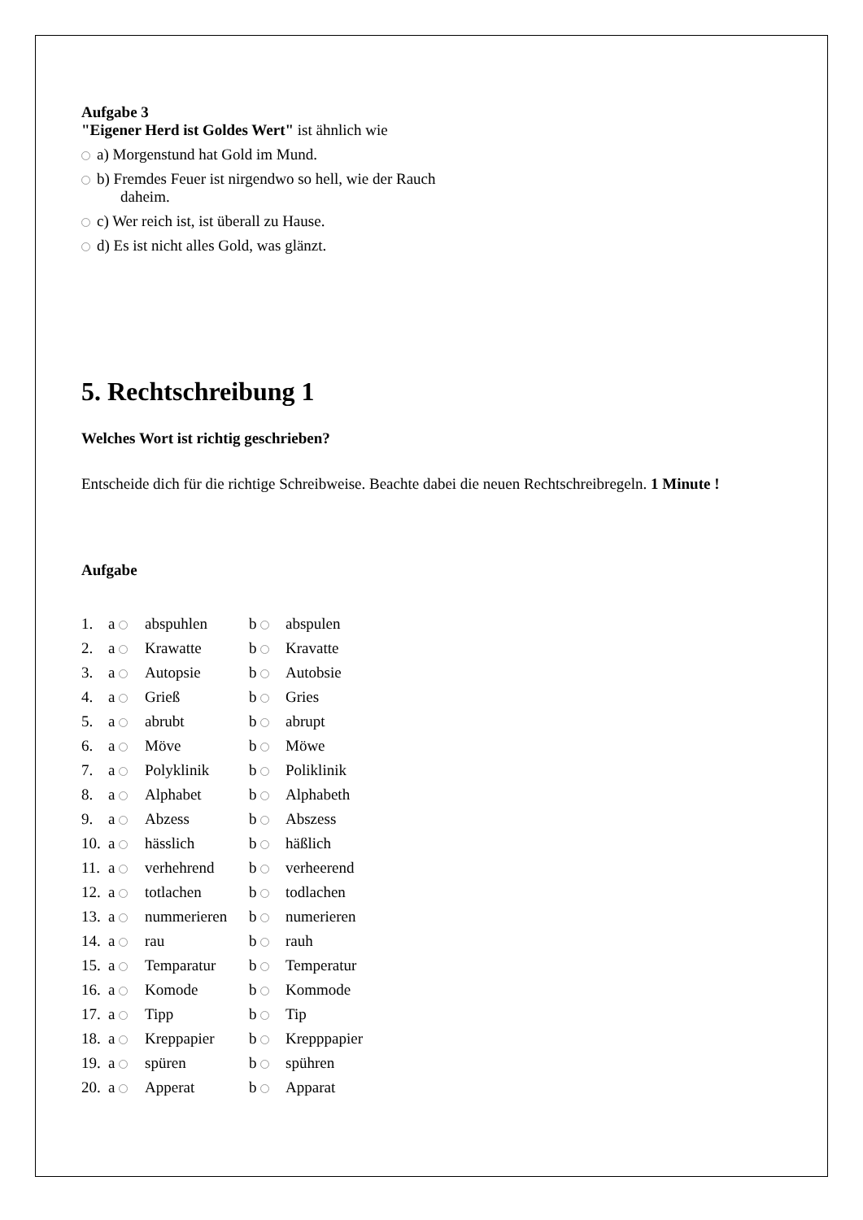Aufgabe 3
"Eigener Herd ist Goldes Wert" ist ähnlich wie
a) Morgenstund hat Gold im Mund.
b) Fremdes Feuer ist nirgendwo so hell, wie der Rauch
daheim.
c) Wer reich ist, ist überall zu Hause.
d) Es ist nicht alles Gold, was glänzt.
5. Rechtschreibung 1
Welches Wort ist richtig geschrieben?
Entscheide dich für die richtige Schreibweise. Beachte dabei die neuen Rechtschreibregeln. 1 Minute !
Aufgabe
| 1. | a | abspuhlen | b | abspulen |
| 2. | a | Krawatte | b | Kravatte |
| 3. | a | Autopsie | b | Autobsie |
| 4. | a | Grieß | b | Gries |
| 5. | a | abrubt | b | abrupt |
| 6. | a | Möve | b | Möwe |
| 7. | a | Polyklinik | b | Poliklinik |
| 8. | a | Alphabet | b | Alphabeth |
| 9. | a | Abzess | b | Abszess |
| 10. | a | hässlich | b | häßlich |
| 11. | a | verhehrend | b | verheerend |
| 12. | a | totlachen | b | todlachen |
| 13. | a | nummerieren | b | numerieren |
| 14. | a | rau | b | rauh |
| 15. | a | Temparatur | b | Temperatur |
| 16. | a | Komode | b | Kommode |
| 17. | a | Tipp | b | Tip |
| 18. | a | Kreppapier | b | Krepppapier |
| 19. | a | spüren | b | spühren |
| 20. | a | Apperat | b | Apparat |